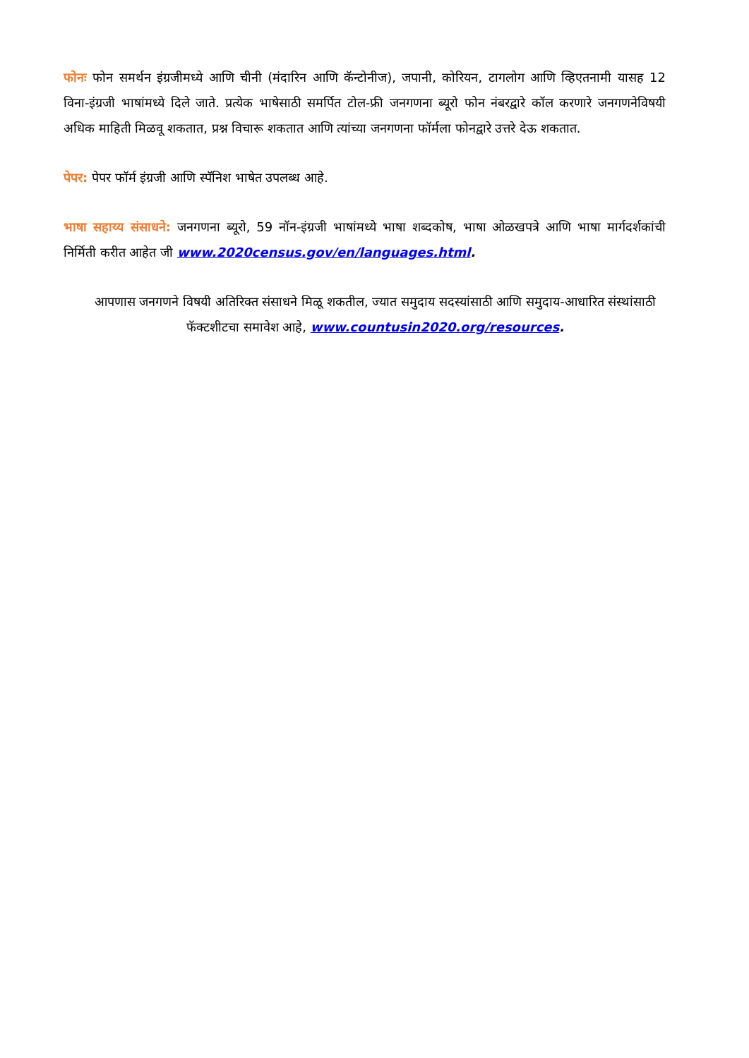फोनः फोन समर्थन इंग्रजीमध्ये आणि चीनी (मंदारिन आणि कॅन्टोनीज), जपानी, कोरियन, टागलोग आणि व्हिएतनामी यासह 12 विना-इंग्रजी भाषांमध्ये दिले जाते. प्रत्येक भाषेसाठी समर्पित टोल-फ्री जनगणना ब्यूरो फोन नंबरद्वारे कॉल करणारे जनगणनेविषयी अधिक माहिती मिळवू शकतात, प्रश्न विचारू शकतात आणि त्यांच्या जनगणना फॉर्मला फोनद्वारे उत्तरे देऊ शकतात.
पेपर: पेपर फॉर्म इंग्रजी आणि स्पॅनिश भाषेत उपलब्ध आहे.
भाषा सहाय्य संसाधने: जनगणना ब्यूरो, 59 नॉन-इंग्रजी भाषांमध्ये भाषा शब्दकोष, भाषा ओळखपत्रे आणि भाषा मार्गदर्शकांची निर्मिती करीत आहेत जी www.2020census.gov/en/languages.html.
आपणास जनगणने विषयी अतिरिक्त संसाधने मिळू शकतील, ज्यात समुदाय सदस्यांसाठी आणि समुदाय-आधारित संस्थांसाठी फॅक्टशीटचा समावेश आहे, www.countusin2020.org/resources.